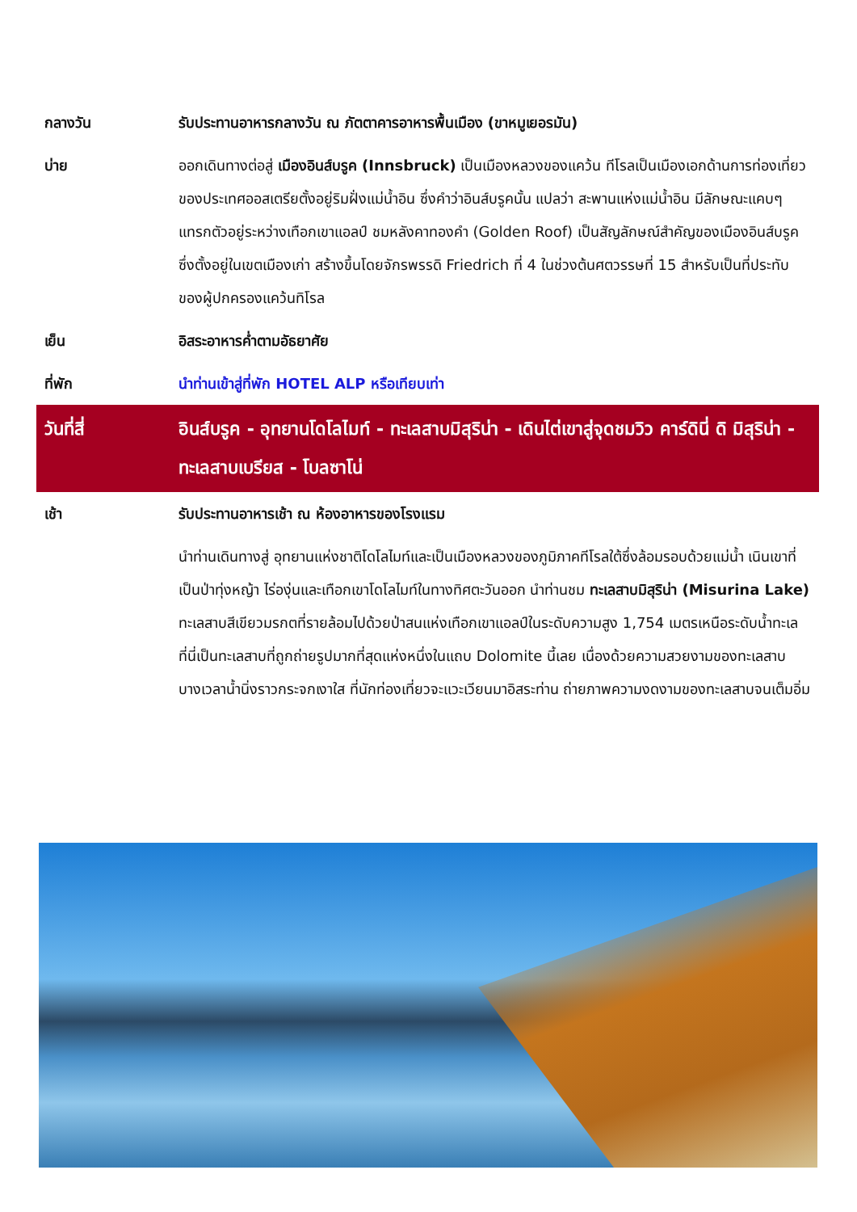| กลางวัน | รับประทานอาหารกลางวัน ณ ภัตตาคารอาหารพื้นเมือง (ขาหมูเยอรมัน) |
| บ่าย | ออกเดินทางต่อสู่ เมืองอินส์บรูค (Innsbruck) เป็นเมืองหลวงของแคว้น ทีโรลเป็นเมืองเอกด้านการท่องเที่ยวของประเทศออสเตรียตั้งอยู่ริมฝั่งแม่น้ำอิน ซึ่งคำว่าอินส์บรูคนั้น แปลว่า สะพานแห่งแม่น้ำอิน มีลักษณะแคบๆแทรกตัวอยู่ระหว่างเทือกเขาแอลป์ ชมหลังคาทองคำ (Golden Roof) เป็นสัญลักษณ์สำคัญของเมืองอินส์บรูค ซึ่งตั้งอยู่ในเขตเมืองเก่า สร้างขึ้นโดยจักรพรรดิ Friedrich ที่ 4 ในช่วงต้นศตวรรษที่ 15 สำหรับเป็นที่ประทับของผู้ปกครองแคว้นทิโรล |
| เย็น | อิสระอาหารค่ำตามอัธยาศัย |
| ที่พัก | นำท่านเข้าสู่ที่พัก HOTEL ALP หรือเทียบเท่า |
| วันที่สี่ | อินส์บรูค - อุทยานโดโลไมท์ - ทะเลสาบมิสุริน่า - เดินไต่เขาสู่จุดชมวิว คาร์ดินี่ ดิ มิสุริน่า - ทะเลสาบเบรียส - โบลซาโน่ |
| เช้า | รับประทานอาหารเช้า ณ ห้องอาหารของโรงแรม |
| | นำท่านเดินทางสู่ อุทยานแห่งชาติโดโลไมท์และเป็นเมืองหลวงของภูมิภาคทีโรลใต้ซึ่งล้อมรอบด้วยแม่น้ำ เนินเขาที่เป็นป่าทุ่งหญ้า ไร่องุ่นและเทือกเขาโดโลไมท์ในทางทิศตะวันออก นำท่านชม ทะเลสาบมิสุริน่า (Misurina Lake) ทะเลสาบสีเขียวมรกตที่รายล้อมไปด้วยป่าสนแห่งเทือกเขาแอลป์ในระดับความสูง 1,754 เมตรเหนือระดับน้ำทะเล ที่นี่เป็นทะเลสาบที่ถูกถ่ายรูปมากที่สุดแห่งหนึ่งในแถบ Dolomite นี้เลย เนื่องด้วยความสวยงามของทะเลสาบ บางเวลาน้ำนิ่งราวกระจกเงาใส ที่นักท่องเที่ยวจะแวะเวียนมาอิสระท่าน ถ่ายภาพความงดงามของทะเลสาบจนเต็มอิ่ม |